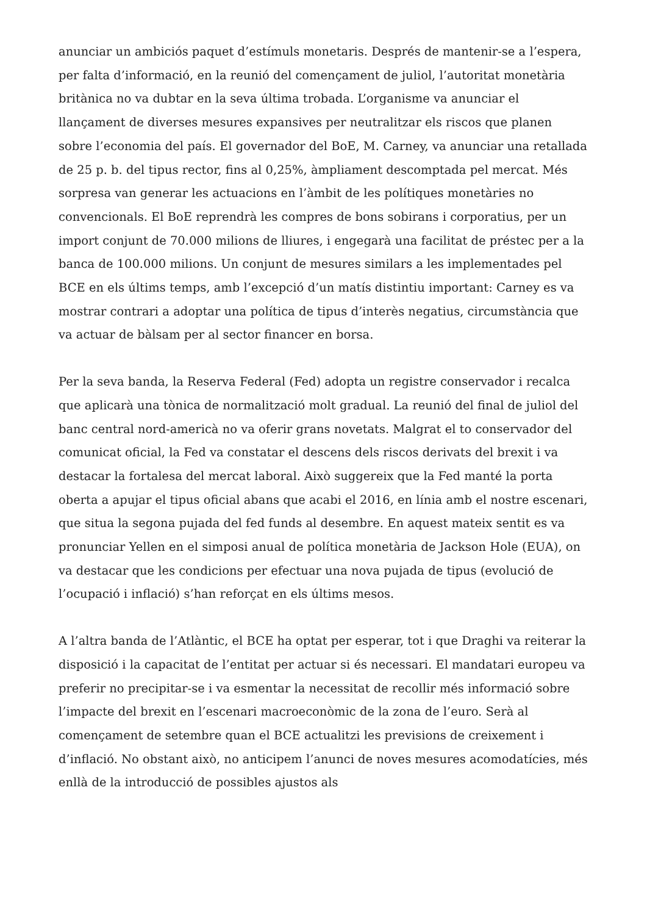anunciar un ambiciós paquet d’estímuls monetaris. Després de mantenir-se a l’espera, per falta d’informació, en la reunió del començament de juliol, l’autoritat monetària britànica no va dubtar en la seva última trobada. L’organisme va anunciar el llançament de diverses mesures expansives per neutralitzar els riscos que planen sobre l’economia del país. El governador del BoE, M. Carney, va anunciar una retallada de 25 p. b. del tipus rector, fins al 0,25%, àmpliament descomptada pel mercat. Més sorpresa van generar les actuacions en l’àmbit de les polítiques monetàries no convencionals. El BoE reprendrà les compres de bons sobirans i corporatius, per un import conjunt de 70.000 milions de lliures, i engegarà una facilitat de préstec per a la banca de 100.000 milions. Un conjunt de mesures similars a les implementades pel BCE en els últims temps, amb l’excepció d’un matís distintiu important: Carney es va mostrar contrari a adoptar una política de tipus d’interès negatius, circumstància que va actuar de bàlsam per al sector financer en borsa.
Per la seva banda, la Reserva Federal (Fed) adopta un registre conservador i recalca que aplicarà una tònica de normalització molt gradual. La reunió del final de juliol del banc central nord-americà no va oferir grans novetats. Malgrat el to conservador del comunicat oficial, la Fed va constatar el descens dels riscos derivats del brexit i va destacar la fortalesa del mercat laboral. Això suggereix que la Fed manté la porta oberta a apujar el tipus oficial abans que acabi el 2016, en línia amb el nostre escenari, que situa la segona pujada del fed funds al desembre. En aquest mateix sentit es va pronunciar Yellen en el simposi anual de política monetària de Jackson Hole (EUA), on va destacar que les condicions per efectuar una nova pujada de tipus (evolució de l’ocupació i inflació) s’han reforçat en els últims mesos.
A l’altra banda de l’Atlàntic, el BCE ha optat per esperar, tot i que Draghi va reiterar la disposició i la capacitat de l’entitat per actuar si és necessari. El mandatari europeu va preferir no precipitar-se i va esmentar la necessitat de recollir més informació sobre l’impacte del brexit en l’escenari macroeconòmic de la zona de l’euro. Serà al començament de setembre quan el BCE actualitzi les previsions de creixement i d’inflació. No obstant això, no anticipem l’anunci de noves mesures acomodatícies, més enllà de la introducció de possibles ajustos als